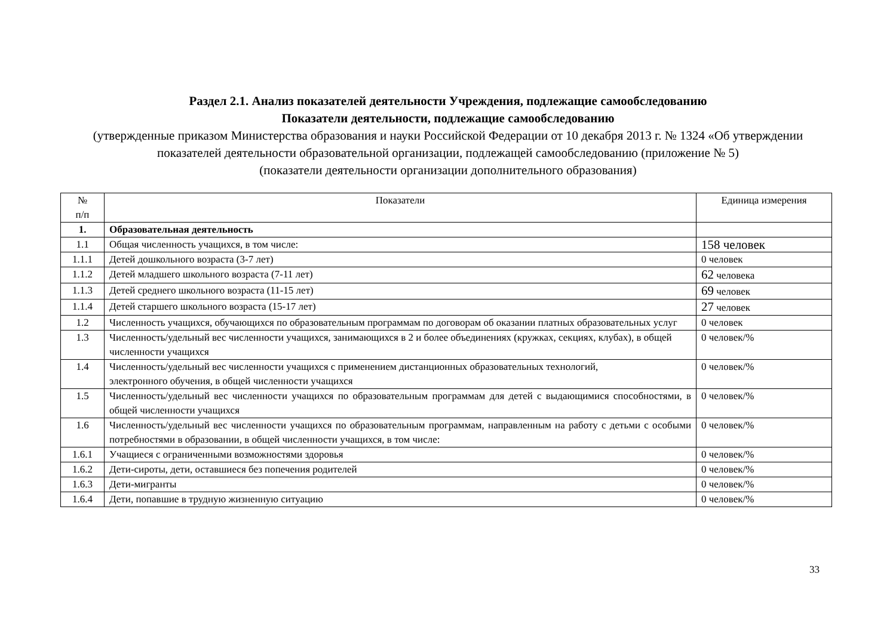Раздел 2.1. Анализ показателей деятельности Учреждения, подлежащие самообследованию
Показатели деятельности, подлежащие самообследованию
(утвержденные приказом Министерства образования и науки Российской Федерации от 10 декабря 2013 г. № 1324 «Об утверждении показателей деятельности образовательной организации, подлежащей самообследованию (приложение № 5)
(показатели деятельности организации дополнительного образования)
| № п/п | Показатели | Единица измерения |
| --- | --- | --- |
| 1. | Образовательная деятельность | |
| 1.1 | Общая численность учащихся, в том числе: | 158 человек |
| 1.1.1 | Детей дошкольного возраста (3-7 лет) | 0 человек |
| 1.1.2 | Детей младшего школьного возраста (7-11 лет) | 62 человека |
| 1.1.3 | Детей среднего школьного возраста (11-15 лет) | 69 человек |
| 1.1.4 | Детей старшего школьного возраста (15-17 лет) | 27 человек |
| 1.2 | Численность учащихся, обучающихся по образовательным программам по договорам об оказании платных образовательных услуг | 0 человек |
| 1.3 | Численность/удельный вес численности учащихся, занимающихся в 2 и более объединениях (кружках, секциях, клубах), в общей численности учащихся | 0 человек/% |
| 1.4 | Численность/удельный вес численности учащихся с применением дистанционных образовательных технологий, электронного обучения, в общей численности учащихся | 0 человек/% |
| 1.5 | Численность/удельный вес численности учащихся по образовательным программам для детей с выдающимися способностями, в общей численности учащихся | 0 человек/% |
| 1.6 | Численность/удельный вес численности учащихся по образовательным программам, направленным на работу с детьми с особыми потребностями в образовании, в общей численности учащихся, в том числе: | 0 человек/% |
| 1.6.1 | Учащиеся с ограниченными возможностями здоровья | 0 человек/% |
| 1.6.2 | Дети-сироты, дети, оставшиеся без попечения родителей | 0 человек/% |
| 1.6.3 | Дети-мигранты | 0 человек/% |
| 1.6.4 | Дети, попавшие в трудную жизненную ситуацию | 0 человек/% |
33